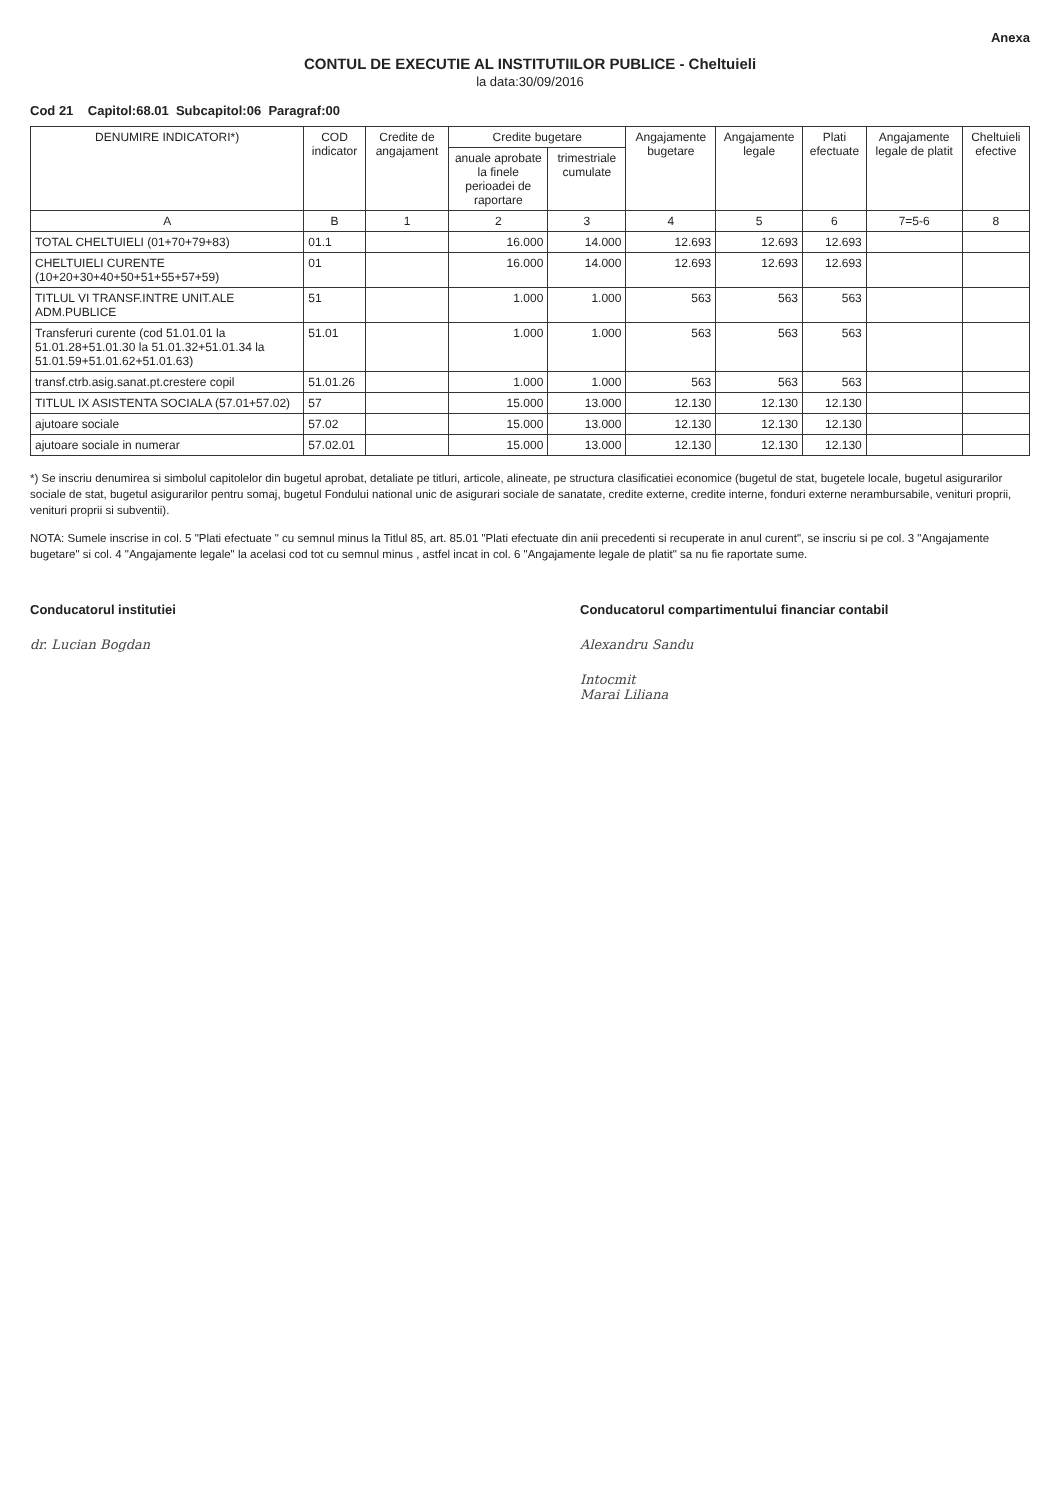Anexa
CONTUL DE EXECUTIE AL INSTITUTIILOR PUBLICE - Cheltuieli
la data:30/09/2016
Cod 21 Capitol:68.01 Subcapitol:06 Paragraf:00
| DENUMIRE INDICATORI*) | COD indicator | Credite de angajament | Credite bugetare | | Angajamente bugetare | Angajamente legale | Plati efectuate | Angajamente legale de platit | Cheltuieli efective |
| --- | --- | --- | --- | --- | --- | --- | --- | --- | --- |
| | | | anuale aprobate la finele perioadei de raportare | trimestriale cumulate | | | | | |
| A | B | 1 | 2 | 3 | 4 | 5 | 6 | 7=5-6 | 8 |
| TOTAL CHELTUIELI (01+70+79+83) | 01.1 | | 16.000 | 14.000 | 12.693 | 12.693 | 12.693 | | |
| CHELTUIELI CURENTE (10+20+30+40+50+51+55+57+59) | 01 | | 16.000 | 14.000 | 12.693 | 12.693 | 12.693 | | |
| TITLUL VI TRANSF.INTRE UNIT.ALE ADM.PUBLICE | 51 | | 1.000 | 1.000 | 563 | 563 | 563 | | |
| Transferuri curente (cod 51.01.01 la 51.01.28+51.01.30 la 51.01.32+51.01.34 la 51.01.59+51.01.62+51.01.63) | 51.01 | | 1.000 | 1.000 | 563 | 563 | 563 | | |
| transf.ctrb.asig.sanat.pt.crestere copil | 51.01.26 | | 1.000 | 1.000 | 563 | 563 | 563 | | |
| TITLUL IX ASISTENTA SOCIALA (57.01+57.02) | 57 | | 15.000 | 13.000 | 12.130 | 12.130 | 12.130 | | |
| ajutoare sociale | 57.02 | | 15.000 | 13.000 | 12.130 | 12.130 | 12.130 | | |
| ajutoare sociale in numerar | 57.02.01 | | 15.000 | 13.000 | 12.130 | 12.130 | 12.130 | | |
*) Se inscriu denumirea si simbolul capitolelor din bugetul aprobat, detaliate pe titluri, articole, alineate, pe structura clasificatiei economice (bugetul de stat, bugetele locale, bugetul asigurarilor sociale de stat, bugetul asigurarilor pentru somaj, bugetul Fondului national unic de asigurari sociale de sanatate, credite externe, credite interne, fonduri externe nerambursabile, venituri proprii, venituri proprii si subventii).
NOTA: Sumele inscrise in col. 5 "Plati efectuate " cu semnul minus la Titlul 85, art. 85.01 "Plati efectuate din anii precedenti si recuperate in anul curent", se inscriu si pe col. 3 "Angajamente bugetare" si col. 4 "Angajamente legale" la acelasi cod tot cu semnul minus , astfel incat in col. 6 "Angajamente legale de platit" sa nu fie raportate sume.
Conducatorul institutiei
dr. Lucian Bogdan
Conducatorul compartimentului financiar contabil
Alexandru Sandu
Intocmit
Marai Liliana